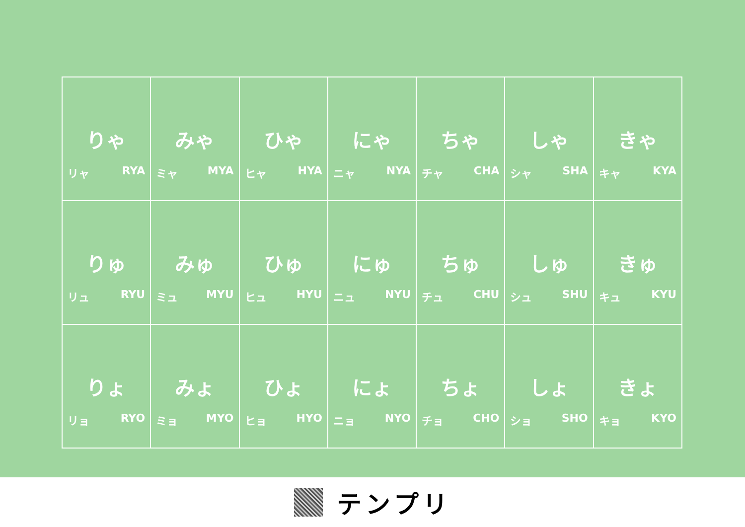| りゃ リャ RYA | みゃ ミャ MYA | ひゃ ヒャ HYA | にゃ ニャ NYA | ちゃ チャ CHA | しゃ シャ SHA | きゃ キャ KYA |
| りゅ リュ RYU | みゅ ミュ MYU | ひゅ ヒュ HYU | にゅ ニュ NYU | ちゅ チュ CHU | しゅ シュ SHU | きゅ キュ KYU |
| りょ リョ RYO | みょ ミョ MYO | ひょ ヒョ HYO | にょ ニョ NYO | ちょ チョ CHO | しょ ショ SHO | きょ キョ KYO |
テンプリ